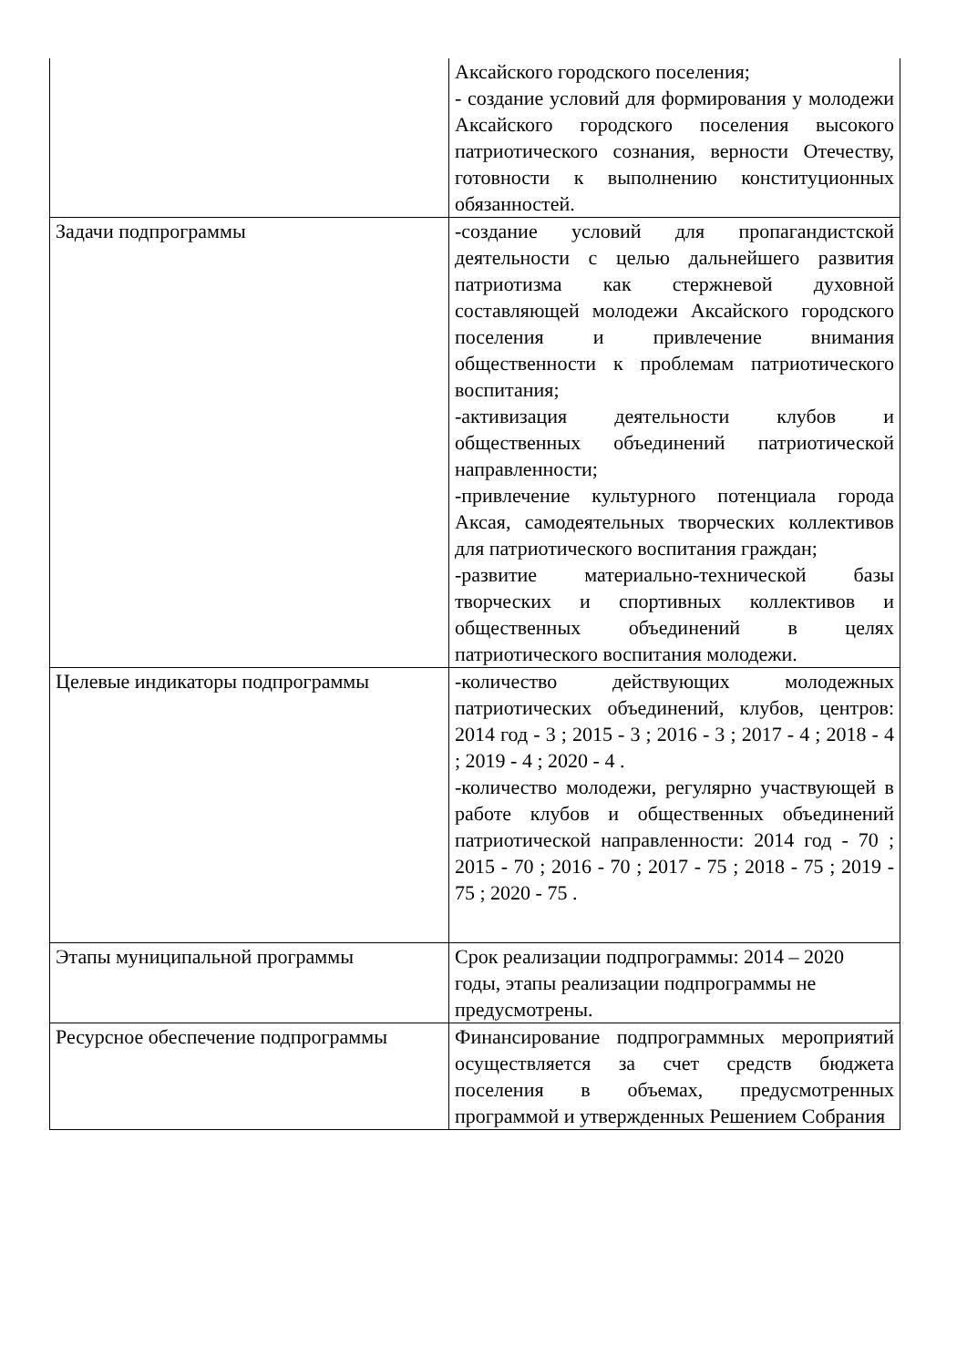| | Аксайского городского поселения; - создание условий для формирования у молодежи Аксайского городского поселения высокого патриотического сознания, верности Отечеству, готовности к выполнению конституционных обязанностей. |
| Задачи подпрограммы | -создание условий для пропагандистской деятельности с целью дальнейшего развития патриотизма как стержневой духовной составляющей молодежи Аксайского городского поселения и привлечение внимания общественности к проблемам патриотического воспитания; -активизация деятельности клубов и общественных объединений патриотической направленности; -привлечение культурного потенциала города Аксая, самодеятельных творческих коллективов для патриотического воспитания граждан; -развитие материально-технической базы творческих и спортивных коллективов и общественных объединений в целях патриотического воспитания молодежи. |
| Целевые индикаторы подпрограммы | -количество действующих молодежных патриотических объединений, клубов, центров: 2014 год - 3 ; 2015 - 3 ; 2016 - 3 ; 2017 - 4 ; 2018 - 4 ; 2019 - 4 ; 2020 - 4 . -количество молодежи, регулярно участвующей в работе клубов и общественных объединений патриотической направленности: 2014 год - 70 ; 2015 - 70 ; 2016 - 70 ; 2017 - 75 ; 2018 - 75 ; 2019 - 75 ; 2020 - 75 . |
| Этапы муниципальной программы | Срок реализации подпрограммы: 2014 – 2020 годы, этапы реализации подпрограммы не предусмотрены. |
| Ресурсное обеспечение подпрограммы | Финансирование подпрограммных мероприятий осуществляется за счет средств бюджета поселения в объемах, предусмотренных программой и утвержденных Решением Собрания |